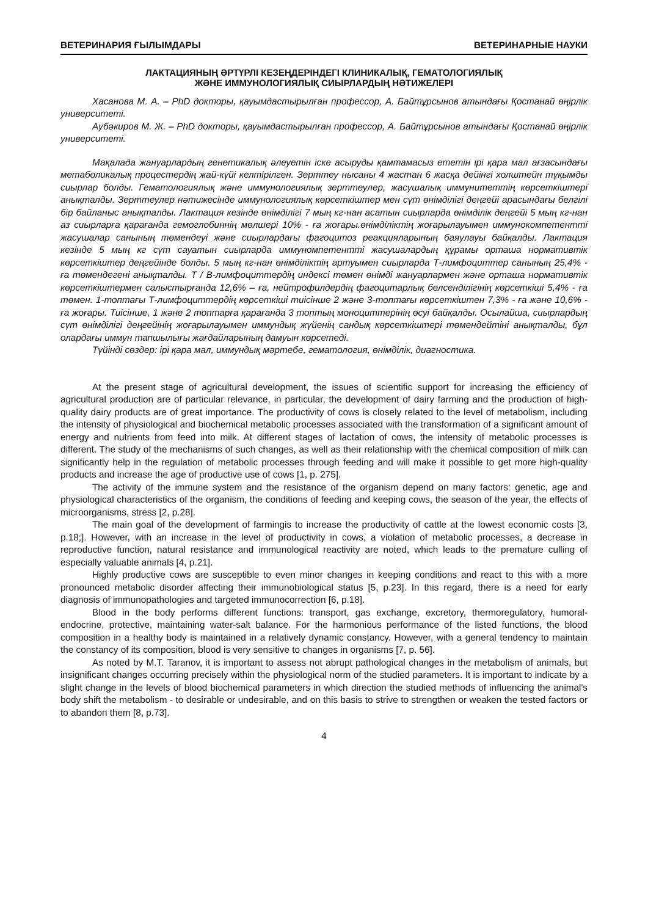ВЕТЕРИНАРИЯ ҒЫЛЫМДАРЫ ВЕТЕРИНАРНЫЕ НАУКИ
ЛАКТАЦИЯНЫҢ ӘРТҮРЛІ КЕЗЕҢДЕРІНДЕГІ КЛИНИКАЛЫҚ, ГЕМАТОЛОГИЯЛЫҚ
ЖӘНЕ ИММУНОЛОГИЯЛЫҚ СИЫРЛАРДЫҢ НӘТИЖЕЛЕРІ
Хасанова М. А. – PhD докторы, қауымдастырылған профессор, А. Байтұрсынов атындағы Қостанай өңірлік университеті.
Аубәкиров М. Ж. – PhD докторы, қауымдастырылған профессор, А. Байтұрсынов атындағы Қостанай өңірлік университеті.
Мақалада жануарлардың генетикалық әлеуетін іске асыруды қамтамасыз ететін ірі қара мал ағзасындағы метаболикалық процестердің жай-күйі келтірілген. Зерттеу нысаны 4 жастан 6 жасқа дейінгі холштейн тұқымды сиырлар болды. Гематологиялық және иммунологиялық зерттеулер, жасушалық иммунитеттің көрсеткіштері анықталды. Зерттеулер нәтижесінде иммунологиялық көрсеткіштер мен сүт өнімділігі деңгейі арасындағы белгілі бір байланыс анықталды. Лактация кезінде өнімділігі 7 мың кг-нан асатын сиырларда өнімділік деңгейі 5 мың кг-нан аз сиырларға қарағанда гемоглобиннің мөлшері 10% - ға жоғары.өнімділіктің жоғарылауымен иммунокомпетентті жасушалар санының төмендеуі және сиырлардағы фагоцитоз реакцияларының баяулауы байқалды. Лактация кезінде 5 мың кг сүт сауатын сиырларда иммуномпетентті жасушалардың құрамы орташа нормативтік көрсеткіштер деңгейінде болды. 5 мың кг-нан өнімділіктің артуымен сиырларда Т-лимфоциттер санының 25,4% - ға төмендегені анықталды. Т / В-лимфоциттердің индексі төмен өнімді жануарлармен және орташа нормативтік көрсеткіштермен салыстырғанда 12,6% – ға, нейтрофилдердің фагоцитарлық белсенділігінің көрсеткіші 5,4% - ға төмен. 1-топтағы Т-лимфоциттердің көрсеткіші тиісінше 2 және 3-топтағы көрсеткіштен 7,3% - ға және 10,6% - ға жоғары. Тиісінше, 1 және 2 топтарға қарағанда 3 топтың моноциттерінің өсуі байқалды. Осылайша, сиырлардың сүт өнімділігі деңгейінің жоғарылауымен иммундық жүйенің сандық көрсеткіштері төмендейтіні анықталды, бұл олардағы иммун тапшылығы жағдайларының дамуын көрсетеді.
Түйінді сөздер: ірі қара мал, иммундық мәртебе, гематология, өнімділік, диагностика.
At the present stage of agricultural development, the issues of scientific support for increasing the efficiency of agricultural production are of particular relevance, in particular, the development of dairy farming and the production of high-quality dairy products are of great importance. The productivity of cows is closely related to the level of metabolism, including the intensity of physiological and biochemical metabolic processes associated with the transformation of a significant amount of energy and nutrients from feed into milk. At different stages of lactation of cows, the intensity of metabolic processes is different. The study of the mechanisms of such changes, as well as their relationship with the chemical composition of milk can significantly help in the regulation of metabolic processes through feeding and will make it possible to get more high-quality products and increase the age of productive use of cows [1, p. 275].
The activity of the immune system and the resistance of the organism depend on many factors: genetic, age and physiological characteristics of the organism, the conditions of feeding and keeping cows, the season of the year, the effects of microorganisms, stress [2, p.28].
The main goal of the development of farmingis to increase the productivity of cattle at the lowest economic costs [3, p.18;]. However, with an increase in the level of productivity in cows, a violation of metabolic processes, a decrease in reproductive function, natural resistance and immunological reactivity are noted, which leads to the premature culling of especially valuable animals [4, p.21].
Highly productive cows are susceptible to even minor changes in keeping conditions and react to this with a more pronounced metabolic disorder affecting their immunobiological status [5, p.23]. In this regard, there is a need for early diagnosis of immunopathologies and targeted immunocorrection [6, p.18].
Blood in the body performs different functions: transport, gas exchange, excretory, thermoregulatory, humoral-endocrine, protective, maintaining water-salt balance. For the harmonious performance of the listed functions, the blood composition in a healthy body is maintained in a relatively dynamic constancy. However, with a general tendency to maintain the constancy of its composition, blood is very sensitive to changes in organisms [7, p. 56].
As noted by M.T. Taranov, it is important to assess not abrupt pathological changes in the metabolism of animals, but insignificant changes occurring precisely within the physiological norm of the studied parameters. It is important to indicate by a slight change in the levels of blood biochemical parameters in which direction the studied methods of influencing the animal's body shift the metabolism - to desirable or undesirable, and on this basis to strive to strengthen or weaken the tested factors or to abandon them [8, p.73].
4